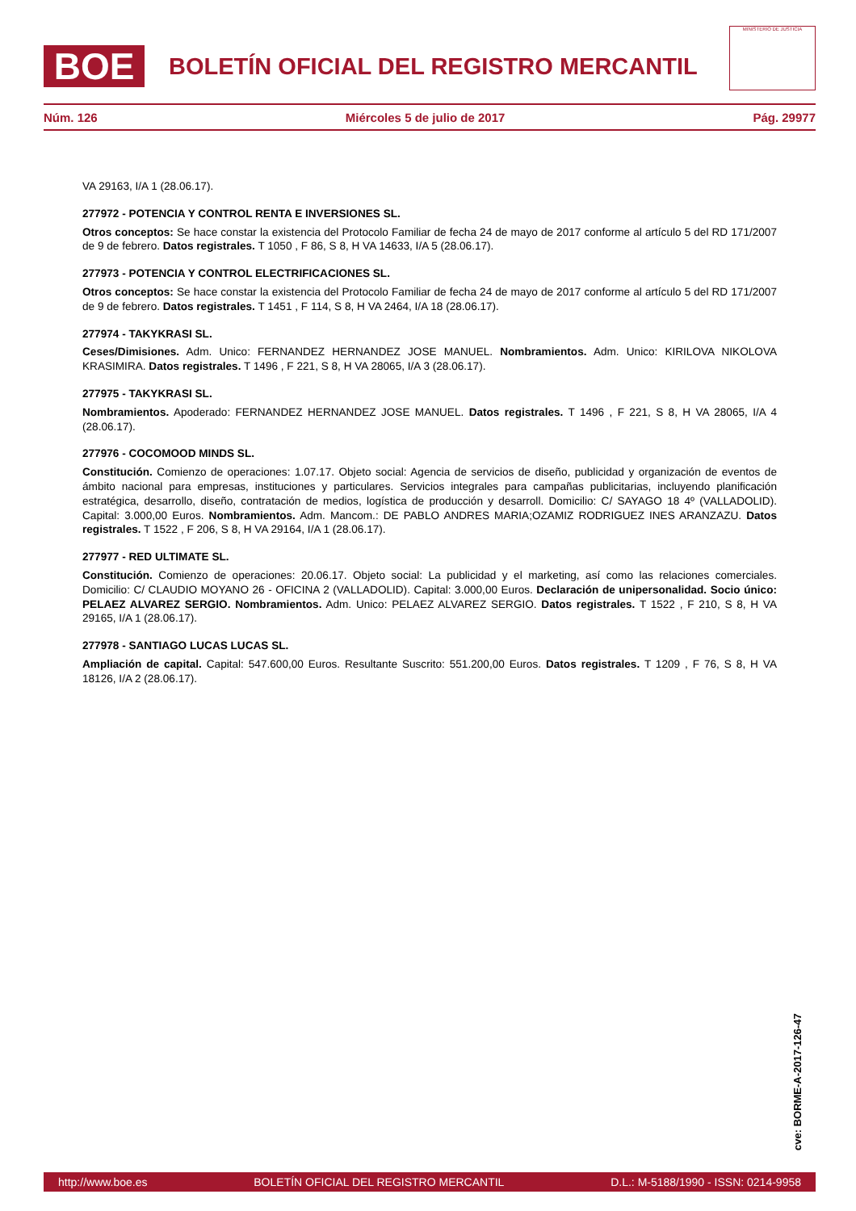BOE
BOLETÍN OFICIAL DEL REGISTRO MERCANTIL
MINISTERIO DE JUSTICIA
Núm. 126 Miércoles 5 de julio de 2017 Pág. 29977
VA 29163, I/A 1 (28.06.17).
277972 - POTENCIA Y CONTROL RENTA E INVERSIONES SL.
Otros conceptos: Se hace constar la existencia del Protocolo Familiar de fecha 24 de mayo de 2017 conforme al artículo 5 del RD 171/2007 de 9 de febrero. Datos registrales. T 1050 , F 86, S 8, H VA 14633, I/A 5 (28.06.17).
277973 - POTENCIA Y CONTROL ELECTRIFICACIONES SL.
Otros conceptos: Se hace constar la existencia del Protocolo Familiar de fecha 24 de mayo de 2017 conforme al artículo 5 del RD 171/2007 de 9 de febrero. Datos registrales. T 1451 , F 114, S 8, H VA 2464, I/A 18 (28.06.17).
277974 - TAKYKRASI SL.
Ceses/Dimisiones. Adm. Unico: FERNANDEZ HERNANDEZ JOSE MANUEL. Nombramientos. Adm. Unico: KIRILOVA NIKOLOVA KRASIMIRA. Datos registrales. T 1496 , F 221, S 8, H VA 28065, I/A 3 (28.06.17).
277975 - TAKYKRASI SL.
Nombramientos. Apoderado: FERNANDEZ HERNANDEZ JOSE MANUEL. Datos registrales. T 1496 , F 221, S 8, H VA 28065, I/A 4 (28.06.17).
277976 - COCOMOOD MINDS SL.
Constitución. Comienzo de operaciones: 1.07.17. Objeto social: Agencia de servicios de diseño, publicidad y organización de eventos de ámbito nacional para empresas, instituciones y particulares. Servicios integrales para campañas publicitarias, incluyendo planificación estratégica, desarrollo, diseño, contratación de medios, logística de producción y desarroll. Domicilio: C/ SAYAGO 18 4º (VALLADOLID). Capital: 3.000,00 Euros. Nombramientos. Adm. Mancom.: DE PABLO ANDRES MARIA;OZAMIZ RODRIGUEZ INES ARANZAZU. Datos registrales. T 1522 , F 206, S 8, H VA 29164, I/A 1 (28.06.17).
277977 - RED ULTIMATE SL.
Constitución. Comienzo de operaciones: 20.06.17. Objeto social: La publicidad y el marketing, así como las relaciones comerciales. Domicilio: C/ CLAUDIO MOYANO 26 - OFICINA 2 (VALLADOLID). Capital: 3.000,00 Euros. Declaración de unipersonalidad. Socio único: PELAEZ ALVAREZ SERGIO. Nombramientos. Adm. Unico: PELAEZ ALVAREZ SERGIO. Datos registrales. T 1522 , F 210, S 8, H VA 29165, I/A 1 (28.06.17).
277978 - SANTIAGO LUCAS LUCAS SL.
Ampliación de capital. Capital: 547.600,00 Euros. Resultante Suscrito: 551.200,00 Euros. Datos registrales. T 1209 , F 76, S 8, H VA 18126, I/A 2 (28.06.17).
cve: BORME-A-2017-126-47
http://www.boe.es BOLETÍN OFICIAL DEL REGISTRO MERCANTIL D.L.: M-5188/1990 - ISSN: 0214-9958